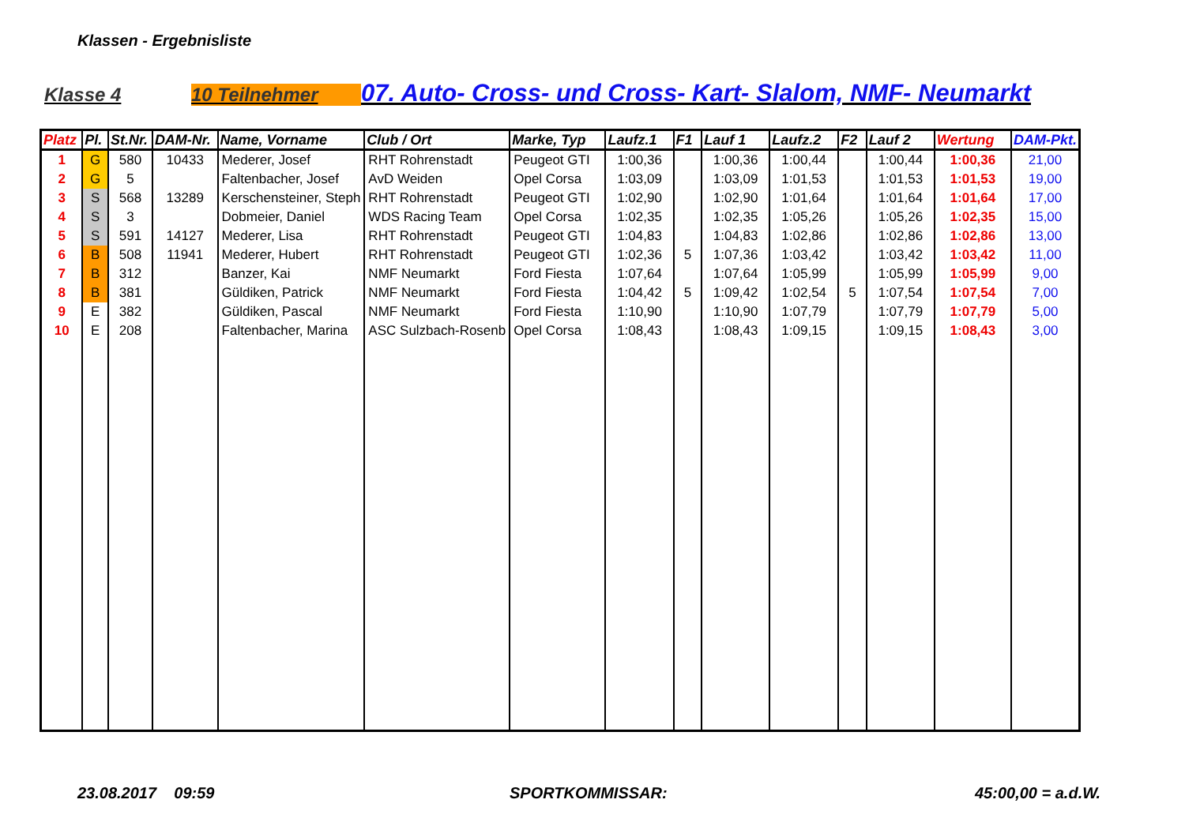Klassen - Ergebnisliste
Klasse 4 10 Teilnehmer 07. Auto- Cross- und Cross- Kart- Slalom, NMF- Neumarkt
| Platz | Pl. | St.Nr. | DAM-Nr. | Name, Vorname | Club / Ort | Marke, Typ | Laufz.1 | F1 | Lauf 1 | Laufz.2 | F2 | Lauf 2 | Wertung | DAM-Pkt. |
| --- | --- | --- | --- | --- | --- | --- | --- | --- | --- | --- | --- | --- | --- | --- |
| 1 | G | 580 | 10433 | Mederer, Josef | RHT Rohrenstadt | Peugeot GTI | 1:00,36 | | 1:00,36 | 1:00,44 | | 1:00,44 | 1:00,36 | 21,00 |
| 2 | G | 5 | | Faltenbacher, Josef | AvD Weiden | Opel Corsa | 1:03,09 | | 1:03,09 | 1:01,53 | | 1:01,53 | 1:01,53 | 19,00 |
| 3 | S | 568 | 13289 | Kerschensteiner, Steph | RHT Rohrenstadt | Peugeot GTI | 1:02,90 | | 1:02,90 | 1:01,64 | | 1:01,64 | 1:01,64 | 17,00 |
| 4 | S | 3 | | Dobmeier, Daniel | WDS Racing Team | Opel Corsa | 1:02,35 | | 1:02,35 | 1:05,26 | | 1:05,26 | 1:02,35 | 15,00 |
| 5 | S | 591 | 14127 | Mederer, Lisa | RHT Rohrenstadt | Peugeot GTI | 1:04,83 | | 1:04,83 | 1:02,86 | | 1:02,86 | 1:02,86 | 13,00 |
| 6 | B | 508 | 11941 | Mederer, Hubert | RHT Rohrenstadt | Peugeot GTI | 1:02,36 | 5 | 1:07,36 | 1:03,42 | | 1:03,42 | 1:03,42 | 11,00 |
| 7 | B | 312 | | Banzer, Kai | NMF Neumarkt | Ford Fiesta | 1:07,64 | | 1:07,64 | 1:05,99 | | 1:05,99 | 1:05,99 | 9,00 |
| 8 | B | 381 | | Güldiken, Patrick | NMF Neumarkt | Ford Fiesta | 1:04,42 | 5 | 1:09,42 | 1:02,54 | 5 | 1:07,54 | 1:07,54 | 7,00 |
| 9 | E | 382 | | Güldiken, Pascal | NMF Neumarkt | Ford Fiesta | 1:10,90 | | 1:10,90 | 1:07,79 | | 1:07,79 | 1:07,79 | 5,00 |
| 10 | E | 208 | | Faltenbacher, Marina | ASC Sulzbach-Rosenb | Opel Corsa | 1:08,43 | | 1:08,43 | 1:09,15 | | 1:09,15 | 1:08,43 | 3,00 |
23.08.2017 09:59 SPORTKOMMISSAR: 45:00,00 = a.d.W.